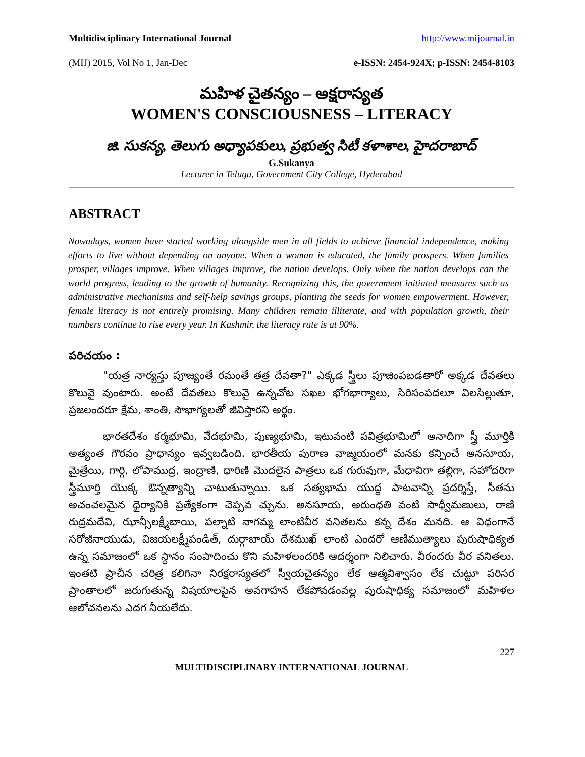Multidisciplinary International Journal http://www.mijournal.in
(MIJ) 2015, Vol No 1, Jan-Dec e-ISSN: 2454-924X; p-ISSN: 2454-8103
మహిళ చైతన్యం – అక్షరాస్యత
WOMEN'S CONSCIOUSNESS – LITERACY
జి. సుకన్య, తెలుగు అధ్యాపకులు, ప్రభుత్వ సిటీ కళాశాల, హైదరాబాద్
G.Sukanya
Lecturer in Telugu, Government City College, Hyderabad
ABSTRACT
Nowadays, women have started working alongside men in all fields to achieve financial independence, making efforts to live without depending on anyone. When a woman is educated, the family prospers. When families prosper, villages improve. When villages improve, the nation develops. Only when the nation develops can the world progress, leading to the growth of humanity. Recognizing this, the government initiated measures such as administrative mechanisms and self-help savings groups, planting the seeds for women empowerment. However, female literacy is not entirely promising. Many children remain illiterate, and with population growth, their numbers continue to rise every year. In Kashmir, the literacy rate is at 90%.
పరిచయం :
"యత్ర నార్యస్తు పూజ్యంతే రమంతే తత్ర దేవతా?" ఎక్కడ స్త్రీలు పూజింపబడతారో అక్కడ దేవతలు కొలువై వుంటారు. అంటే దేవతలు కొలువై ఉన్నచోట సఖల భోగభాగ్యాలు, సిరిసంపదలూ విలసిల్లుతూ, ప్రజలందరూ క్షేమ, శాంతి, సౌభాగ్యలతో జీవిస్తారని అర్థం.
భారతదేశం కర్మభూమి, వేదభూమి, పుణ్యభూమి, ఇటువంటి పవిత్రభూమిలో అనాదిగా స్త్రీ మూర్తికి అత్యంత గౌరవం ప్రాధాన్యం ఇవ్వబడింది. భారతీయ పురాణ వాఙ్మయంలో మనకు కన్పించే అనసూయ, మైత్రేయి, గార్గి, లోపాముద్ర, ఇంద్రాణి, ధారిణి మొదలైన పాత్రలు ఒక గురువుగా, మేధావిగా తల్లిగా, సహోదరిగా స్త్రీమూర్తి యొక్క ఔన్నత్యాన్ని చాటుతున్నాయి. ఒక సత్యభామ యుద్ధ పాటవాన్ని ప్రదర్శిస్తే, సీతను అచంచలమైన ధైర్యానికి ప్రత్యేకంగా చెప్పవ చ్చును. అనసూయ, అరుంధతి వంటి సాధ్వీమణులు, రాణి రుద్రమదేవి, ఝాన్సీలక్ష్మీబాయి, పల్నాటి నాగమ్మ లాంటివీర వనితలను కన్న దేశం మనది. ఆ విధంగానే సరోజీనాయుడు, విజయలక్ష్మీపండిత్, దుర్గాబాయ్ దేశముఖ్ లాంటి ఎందరో ఆణిముత్యాలు పురుషాధిక్యత ఉన్న సమాజంలో ఒక స్థానం సంపాదించు కొని మహిళలందరికి ఆదర్శంగా నిలిచారు. వీరందరు వీర వనితలు. ఇంతటి ప్రాచీన చరిత్ర కలిగినా నిరక్షరాస్యతలో స్వీయచైతన్యం లేక ఆత్మవిశ్వాసం లేక చుట్టూ పరిసర ప్రాంతాలలో జరుగుతున్న విషయాలపైన అవగాహన లేకపోవడంవల్ల పురుషాధిక్య సమాజంలో మహిళల ఆలోచనలను ఎదగ నీయలేదు.
227
MULTIDISCIPLINARY INTERNATIONAL JOURNAL